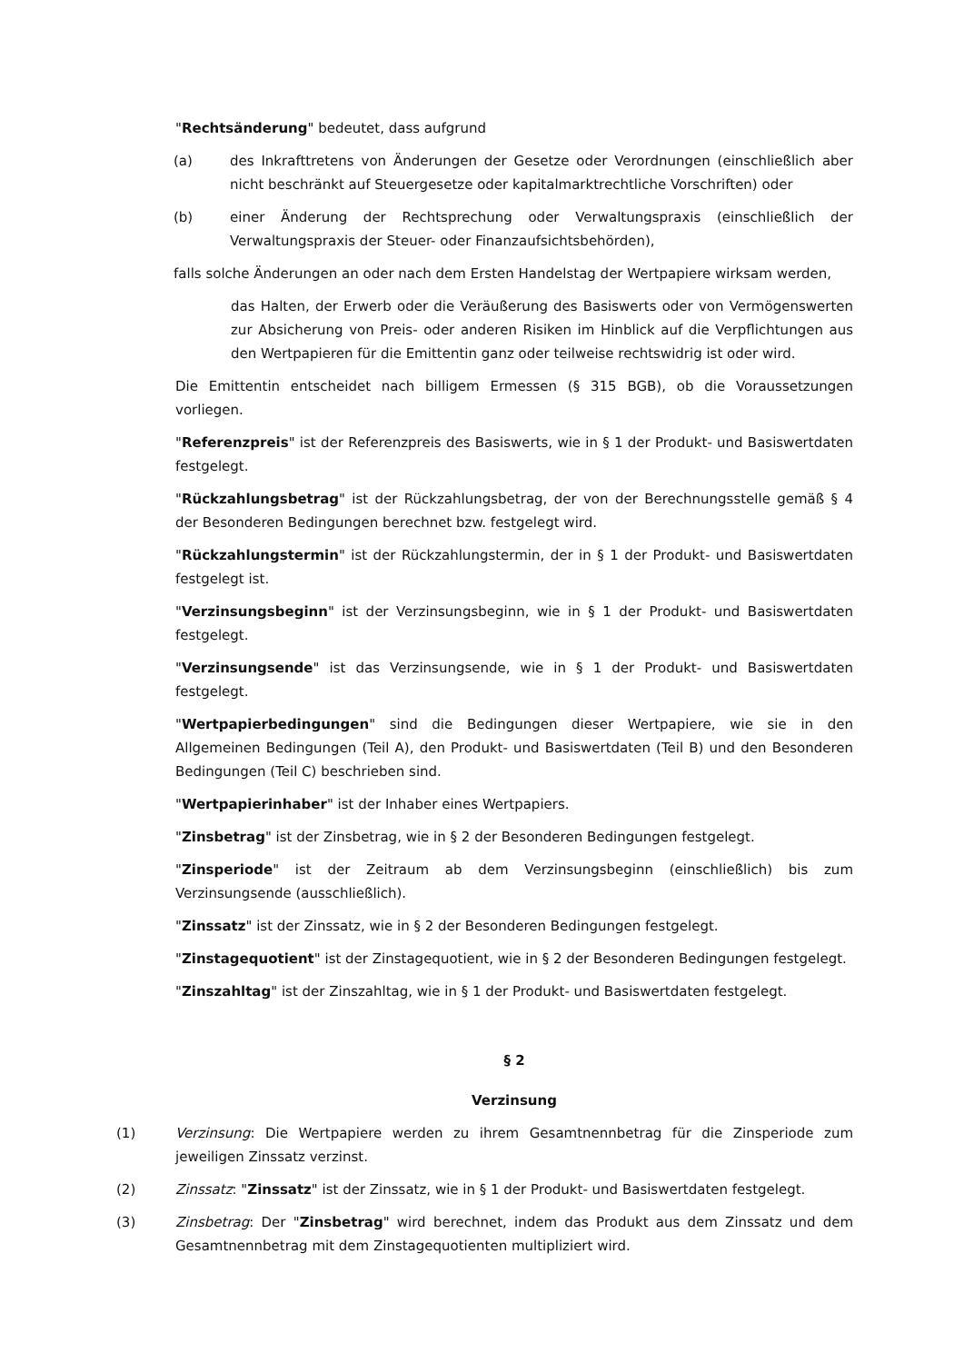"Rechtsänderung" bedeutet, dass aufgrund
(a) des Inkrafttretens von Änderungen der Gesetze oder Verordnungen (einschließlich aber nicht beschränkt auf Steuergesetze oder kapitalmarktrechtliche Vorschriften) oder
(b) einer Änderung der Rechtsprechung oder Verwaltungspraxis (einschließlich der Verwaltungspraxis der Steuer- oder Finanzaufsichtsbehörden),
falls solche Änderungen an oder nach dem Ersten Handelstag der Wertpapiere wirksam werden,
das Halten, der Erwerb oder die Veräußerung des Basiswerts oder von Vermögenswerten zur Absicherung von Preis- oder anderen Risiken im Hinblick auf die Verpflichtungen aus den Wertpapieren für die Emittentin ganz oder teilweise rechtswidrig ist oder wird.
Die Emittentin entscheidet nach billigem Ermessen (§ 315 BGB), ob die Voraussetzungen vorliegen.
"Referenzpreis" ist der Referenzpreis des Basiswerts, wie in § 1 der Produkt- und Basiswertdaten festgelegt.
"Rückzahlungsbetrag" ist der Rückzahlungsbetrag, der von der Berechnungsstelle gemäß § 4 der Besonderen Bedingungen berechnet bzw. festgelegt wird.
"Rückzahlungstermin" ist der Rückzahlungstermin, der in § 1 der Produkt- und Basiswertdaten festgelegt ist.
"Verzinsungsbeginn" ist der Verzinsungsbeginn, wie in § 1 der Produkt- und Basiswertdaten festgelegt.
"Verzinsungsende" ist das Verzinsungsende, wie in § 1 der Produkt- und Basiswertdaten festgelegt.
"Wertpapierbedingungen" sind die Bedingungen dieser Wertpapiere, wie sie in den Allgemeinen Bedingungen (Teil A), den Produkt- und Basiswertdaten (Teil B) und den Besonderen Bedingungen (Teil C) beschrieben sind.
"Wertpapierinhaber" ist der Inhaber eines Wertpapiers.
"Zinsbetrag" ist der Zinsbetrag, wie in § 2 der Besonderen Bedingungen festgelegt.
"Zinsperiode" ist der Zeitraum ab dem Verzinsungsbeginn (einschließlich) bis zum Verzinsungsende (ausschließlich).
"Zinssatz" ist der Zinssatz, wie in § 2 der Besonderen Bedingungen festgelegt.
"Zinstagequotient" ist der Zinstagequotient, wie in § 2 der Besonderen Bedingungen festgelegt.
"Zinszahltag" ist der Zinszahltag, wie in § 1 der Produkt- und Basiswertdaten festgelegt.
§ 2
Verzinsung
(1) Verzinsung: Die Wertpapiere werden zu ihrem Gesamtnennbetrag für die Zinsperiode zum jeweiligen Zinssatz verzinst.
(2) Zinssatz: "Zinssatz" ist der Zinssatz, wie in § 1 der Produkt- und Basiswertdaten festgelegt.
(3) Zinsbetrag: Der "Zinsbetrag" wird berechnet, indem das Produkt aus dem Zinssatz und dem Gesamtnennbetrag mit dem Zinstagequotienten multipliziert wird.